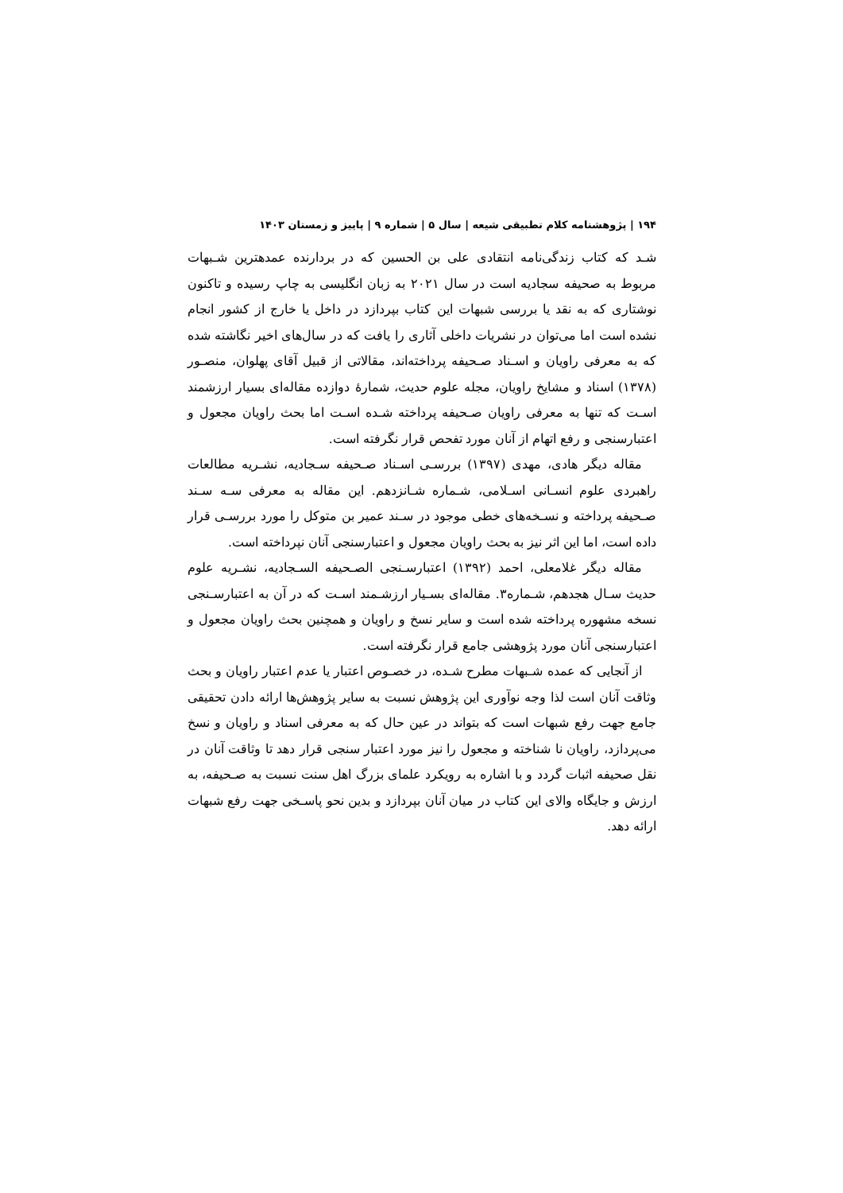۱۹۴ | پژوهشنامه کلام تطبیقی شیعه | سال ۵ | شماره ۹ | پاییز و زمستان ۱۴۰۳
شـد که کتاب زندگی‌نامه انتقادی علی بن الحسین که در بردارنده عمدهترین شـبهات مربوط به صحیفه سجادیه است در سال ۲۰۲۱ به زبان انگلیسی به چاپ رسیده و تاکنون نوشتاری که به نقد یا بررسی شبهات این کتاب بپردازد در داخل یا خارج از کشور انجام نشده است اما می‌توان در نشریات داخلی آثاری را یافت که در سال‌های اخیر نگاشته شده که به معرفی راویان و اسـناد صـحیفه پرداخته‌اند، مقالاتی از قبیل آقای پهلوان، منصـور (۱۳۷۸) اسناد و مشایخ راویان، مجله علوم حدیث، شمارهٔ دوازده مقاله‌ای بسیار ارزشمند اسـت که تنها به معرفی راویان صـحیفه پرداخته شـده اسـت اما بحث راویان مجعول و اعتبارسنجی و رفع اتهام از آنان مورد تفحص قرار نگرفته است.
مقاله دیگر هادی، مهدی (۱۳۹۷) بررسـی اسـناد صـحیفه سـجادیه، نشـریه مطالعات راهبردی علوم انسـانی اسـلامی، شـماره شـانزدهم. این مقاله به معرفی سـه سـند صـحیفه پرداخته و نسـخه‌های خطی موجود در سـند عمیر بن متوکل را مورد بررسـی قرار داده است، اما این اثر نیز به بحث راویان مجعول و اعتبارسنجی آنان نپرداخته است.
مقاله دیگر غلامعلی، احمد (۱۳۹۲) اعتبارسـنجی الصـحیفه السـجادیه، نشـریه علوم حدیث سـال هجدهم، شـماره۳. مقاله‌ای بسـیار ارزشـمند اسـت که در آن به اعتبارسـنجی نسخه مشهوره پرداخته شده است و سایر نسخ و راویان و همچنین بحث راویان مجعول و اعتبارسنجی آنان مورد پژوهشی جامع قرار نگرفته است.
از آنجایی که عمده شـبهات مطرح شـده، در خصـوص اعتبار یا عدم اعتبار راویان و بحث وثاقت آنان است لذا وجه نوآوری این پژوهش نسبت به سایر پژوهش‌ها ارائه دادن تحقیقی جامع جهت رفع شبهات است که بتواند در عین حال که به معرفی اسناد و راویان و نسخ می‌پردازد، راویان نا شناخته و مجعول را نیز مورد اعتبار سنجی قرار دهد تا وثاقت آنان در نقل صحیفه اثبات گردد و با اشاره به رویکرد علمای بزرگ اهل سنت نسبت به صـحیفه، به ارزش و جایگاه والای این کتاب در میان آنان بپردازد و بدین نحو پاسـخی جهت رفع شبهات ارائه دهد.